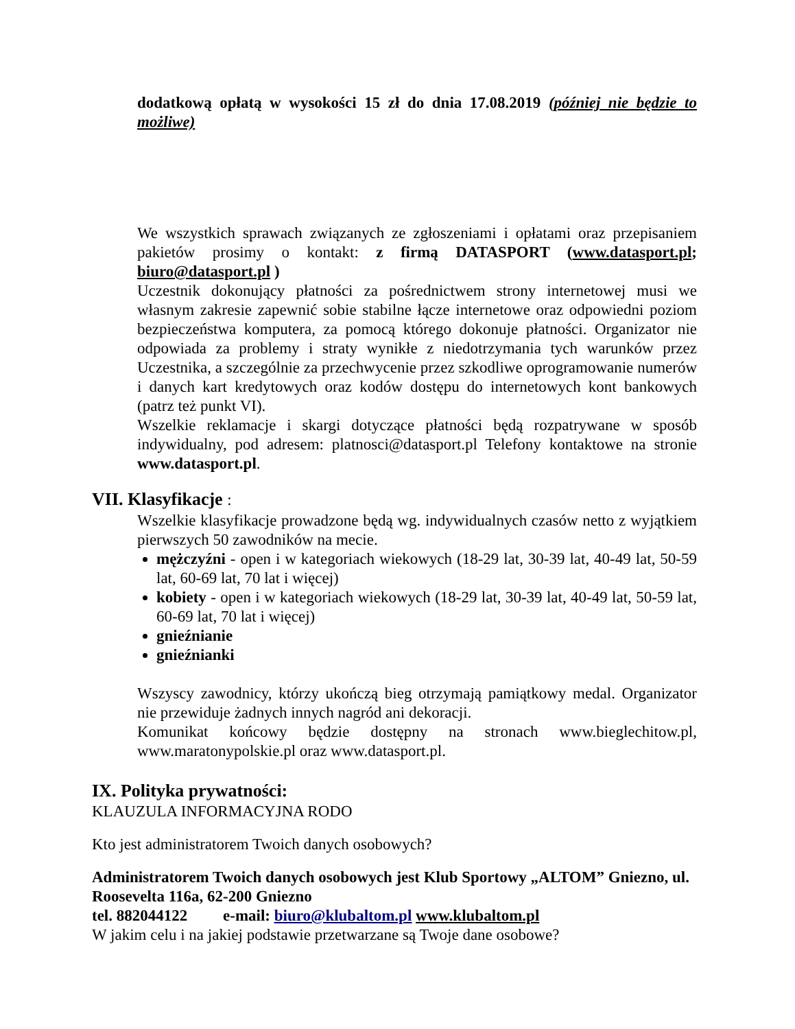dodatkową opłatą w wysokości 15 zł do dnia 17.08.2019 (później nie będzie to możliwe)
We wszystkich sprawach związanych ze zgłoszeniami i opłatami oraz przepisaniem pakietów prosimy o kontakt: z firmą DATASPORT (www.datasport.pl; biuro@datasport.pl )
Uczestnik dokonujący płatności za pośrednictwem strony internetowej musi we własnym zakresie zapewnić sobie stabilne łącze internetowe oraz odpowiedni poziom bezpieczeństwa komputera, za pomocą którego dokonuje płatności. Organizator nie odpowiada za problemy i straty wynikłe z niedotrzymania tych warunków przez Uczestnika, a szczególnie za przechwycenie przez szkodliwe oprogramowanie numerów i danych kart kredytowych oraz kodów dostępu do internetowych kont bankowych (patrz też punkt VI).
Wszelkie reklamacje i skargi dotyczące płatności będą rozpatrywane w sposób indywidualny, pod adresem: platnosci@datasport.pl Telefony kontaktowe na stronie www.datasport.pl.
VII. Klasyfikacje :
Wszelkie klasyfikacje prowadzone będą wg. indywidualnych czasów netto z wyjątkiem pierwszych 50 zawodników na mecie.
mężczyźni - open i w kategoriach wiekowych (18-29 lat, 30-39 lat, 40-49 lat, 50-59 lat, 60-69 lat, 70 lat i więcej)
kobiety - open i w kategoriach wiekowych (18-29 lat, 30-39 lat, 40-49 lat, 50-59 lat, 60-69 lat, 70 lat i więcej)
gnieźnianie
gnieźnianki
Wszyscy zawodnicy, którzy ukończą bieg otrzymają pamiątkowy medal. Organizator nie przewiduje żadnych innych nagród ani dekoracji.
Komunikat końcowy będzie dostępny na stronach www.bieglechitow.pl, www.maratonypolskie.pl oraz www.datasport.pl.
IX. Polityka prywatności:
KLAUZULA INFORMACYJNA RODO
Kto jest administratorem Twoich danych osobowych?
Administratorem Twoich danych osobowych jest Klub Sportowy „ALTOM” Gniezno, ul. Roosevelta 116a, 62-200 Gniezno
tel. 882044122 e-mail: biuro@klubaltom.pl www.klubaltom.pl
W jakim celu i na jakiej podstawie przetwarzane są Twoje dane osobowe?